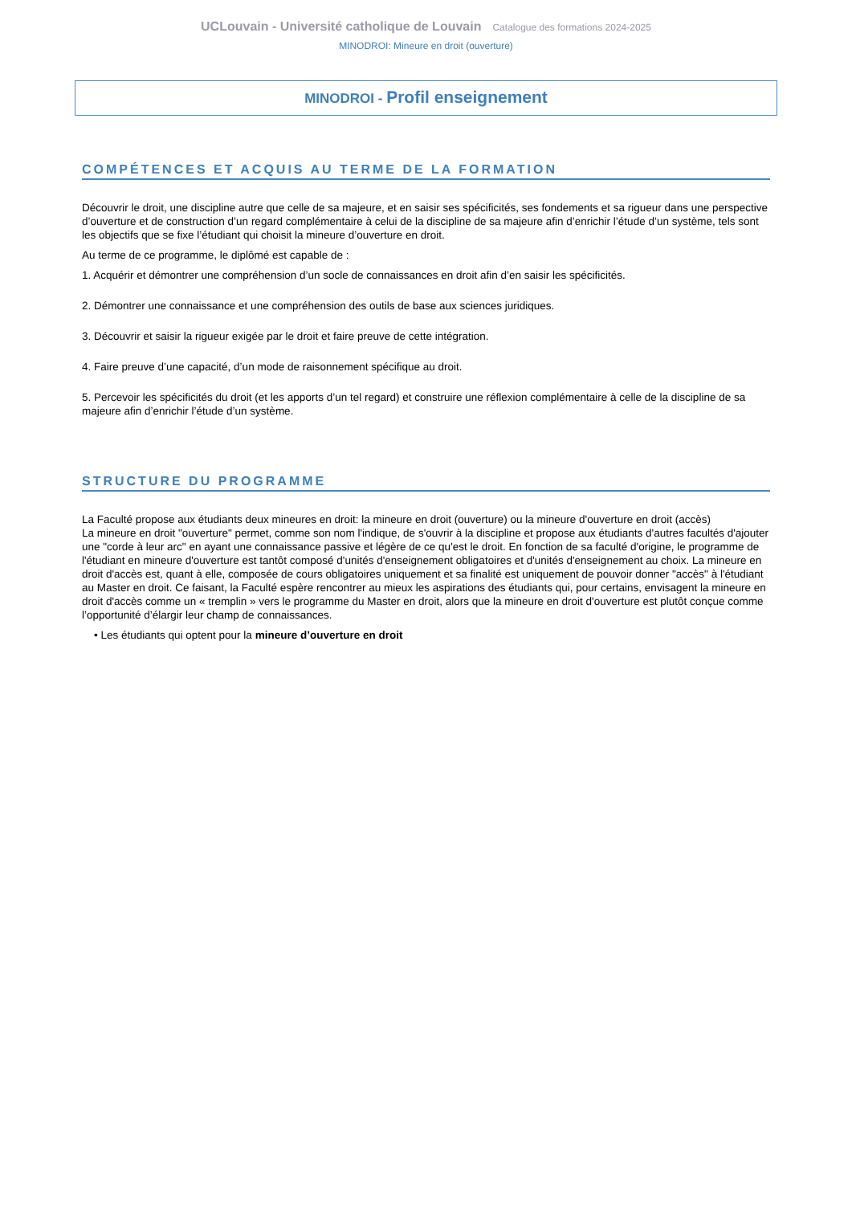UCLouvain - Université catholique de Louvain Catalogue des formations 2024-2025
MINODROI: Mineure en droit (ouverture)
MINODROI - Profil enseignement
COMPÉTENCES ET ACQUIS AU TERME DE LA FORMATION
Découvrir le droit, une discipline autre que celle de sa majeure, et en saisir ses spécificités, ses fondements et sa rigueur dans une perspective d’ouverture et de construction d’un regard complémentaire à celui de la discipline de sa majeure afin d’enrichir l’étude d’un système, tels sont les objectifs que se fixe l’étudiant qui choisit la mineure d’ouverture en droit.
Au terme de ce programme, le diplômé est capable de :
1. Acquérir et démontrer une compréhension d’un socle de connaissances en droit afin d’en saisir les spécificités.
2. Démontrer une connaissance et une compréhension des outils de base aux sciences juridiques.
3. Découvrir et saisir la rigueur exigée par le droit et faire preuve de cette intégration.
4. Faire preuve d’une capacité, d’un mode de raisonnement spécifique au droit.
5. Percevoir les spécificités du droit (et les apports d’un tel regard) et construire une réflexion complémentaire à celle de la discipline de sa majeure afin d’enrichir l’étude d’un système.
STRUCTURE DU PROGRAMME
La Faculté propose aux étudiants deux mineures en droit: la mineure en droit (ouverture) ou la mineure d'ouverture en droit (accès)
La mineure en droit "ouverture" permet, comme son nom l'indique, de s'ouvrir à la discipline et propose aux étudiants d'autres facultés d'ajouter une "corde à leur arc" en ayant une connaissance passive et légère de ce qu'est le droit. En fonction de sa faculté d'origine, le programme de l'étudiant en mineure d'ouverture est tantôt composé d'unités d'enseignement obligatoires et d'unités d'enseignement au choix. La mineure en droit d'accès est, quant à elle, composée de cours obligatoires uniquement et sa finalité est uniquement de pouvoir donner "accès" à l'étudiant au Master en droit. Ce faisant, la Faculté espère rencontrer au mieux les aspirations des étudiants qui, pour certains, envisagent la mineure en droit d'accès comme un « tremplin » vers le programme du Master en droit, alors que la mineure en droit d'ouverture est plutôt conçue comme l’opportunité d’élargir leur champ de connaissances.
• Les étudiants qui optent pour la mineure d’ouverture en droit